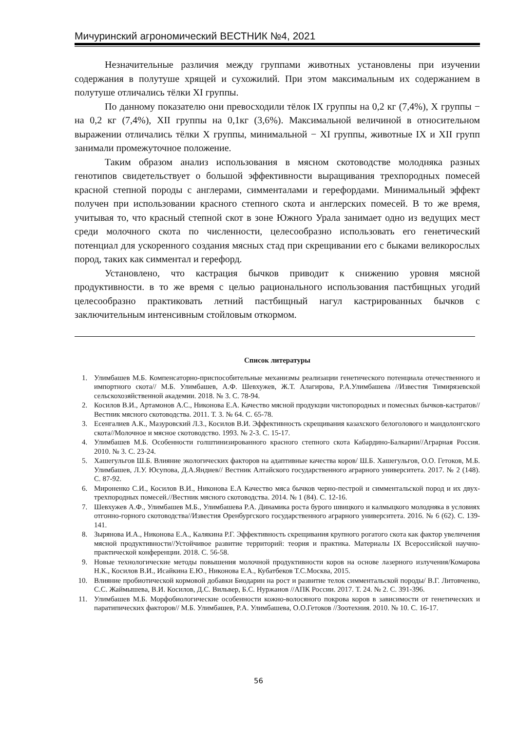Мичуринский агрономический ВЕСТНИК №4, 2021
Незначительные различия между группами животных установлены при изучении содержания в полутуше хрящей и сухожилий. При этом максимальным их содержанием в полутуше отличались тёлки XI группы.
По данному показателю они превосходили тёлок IX группы на 0,2 кг (7,4%), X группы − на 0,2 кг (7,4%), XII группы на 0,1кг (3,6%). Максимальной величиной в относительном выражении отличались тёлки X группы, минимальной − XI группы, животные IX и XII групп занимали промежуточное положение.
Таким образом анализ использования в мясном скотоводстве молодняка разных генотипов свидетельствует о большой эффективности выращивания трехпородных помесей красной степной породы с англерами, симменталами и герефордами. Минимальный эффект получен при использовании красного степного скота и англерских помесей. В то же время, учитывая то, что красный степной скот в зоне Южного Урала занимает одно из ведущих мест среди молочного скота по численности, целесообразно использовать его генетический потенциал для ускоренного создания мясных стад при скрещивании его с быками великорослых пород, таких как симментал и герефорд.
Установлено, что кастрация бычков приводит к снижению уровня мясной продуктивности. в то же время с целью рационального использования пастбищных угодий целесообразно практиковать летний пастбищный нагул кастрированных бычков с заключительным интенсивным стойловым откормом.
Список литературы
1. Улимбашев М.Б. Компенсаторно-приспособительные механизмы реализации генетического потенциала отечественного и импортного скота// М.Б. Улимбашев, А.Ф. Шевхужев, Ж.Т. Алагирова, Р.А.Улимбашева //Известия Тимирязевской сельскохозяйственной академии. 2018. № 3. С. 78-94.
2. Косилов В.И., Артамонов А.С., Никонова Е.А. Качество мясной продукции чистопородных и помесных бычков-кастратов//Вестник мясного скотоводства. 2011. Т. 3. № 64. С. 65-78.
3. Есенгалиев А.К., Мазуровский Л.З., Косилов В.И. Эффективность скрещивания казахского белоголового и мандолонгского скота//Молочное и мясное скотоводство. 1993. № 2-3. С. 15-17.
4. Улимбашев М.Б. Особенности голштинизированного красного степного скота Кабардино-Балкарии//Аграрная Россия. 2010. № 3. С. 23-24.
5. Хашегульгов Ш.Б. Влияние экологических факторов на адаптивные качества коров/ Ш.Б. Хашегульгов, О.О. Гетоков, М.Б. Улимбашев, Л.У. Юсупова, Д.А.Яндиев// Вестник Алтайского государственного аграрного университета. 2017. № 2 (148). С. 87-92.
6. Мироненко С.И., Косилов В.И., Никонова Е.А Качество мяса бычков черно-пестрой и симментальской пород и их двух-трехпородных помесей.//Вестник мясного скотоводства. 2014. № 1 (84). С. 12-16.
7. Шевхужев А.Ф., Улимбашев М.Б., Улимбашева Р.А. Динамика роста бурого швицкого и калмыцкого молодняка в условиях отгонно-горного скотоводства//Известия Оренбургского государственного аграрного университета. 2016. № 6 (62). С. 139-141.
8. Зырянова И.А., Никонова Е.А., Калякина Р.Г. Эффективность скрещивания крупного рогатого скота как фактор увеличения мясной продуктивности//Устойчивое развитие территорий: теория и практика. Материалы IX Всероссийской научно-практической конференции. 2018. С. 56-58.
9. Новые технологические методы повышения молочной продуктивности коров на основе лазерного излучения/Комарова Н.К., Косилов В.И., Исайкина Е.Ю., Никонова Е.А., Кубатбеков Т.С.Москва, 2015.
10. Влияние пробиотической кормовой добавки Биодарин на рост и развитие телок симментальской породы/ В.Г. Литовченко, С.С. Жаймышева, В.И. Косилов, Д.С. Вильвер, Б.С. Нуржанов //АПК России. 2017. Т. 24. № 2. С. 391-396.
11. Улимбашев М.Б. Морфобиологические особенности кожно-волосяного покрова коров в зависимости от генетических и паратипических факторов// М.Б. Улимбашев, Р.А. Улимбашева, О.О.Гетоков //Зоотехния. 2010. № 10. С. 16-17.
56